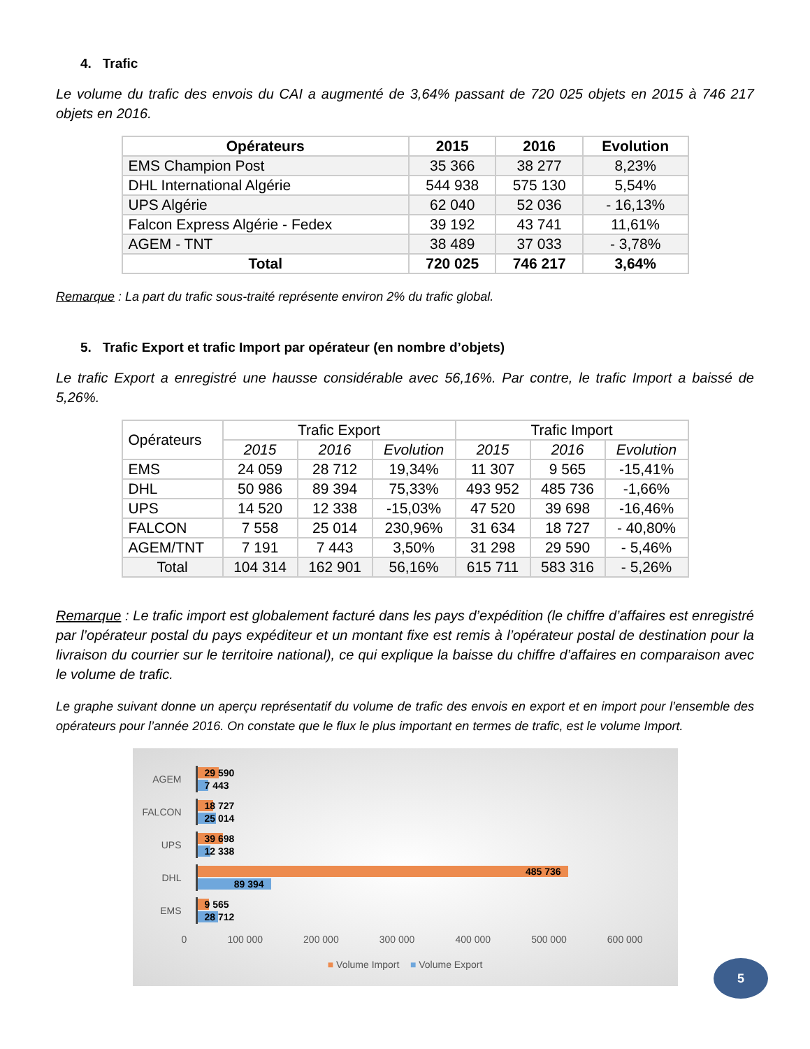4. Trafic
Le volume du trafic des envois du CAI a augmenté de 3,64% passant de 720 025 objets en 2015 à 746 217 objets en 2016.
| Opérateurs | 2015 | 2016 | Evolution |
| --- | --- | --- | --- |
| EMS Champion Post | 35 366 | 38 277 | 8,23% |
| DHL International Algérie | 544 938 | 575 130 | 5,54% |
| UPS Algérie | 62 040 | 52 036 | - 16,13% |
| Falcon Express Algérie - Fedex | 39 192 | 43 741 | 11,61% |
| AGEM - TNT | 38 489 | 37 033 | - 3,78% |
| Total | 720 025 | 746 217 | 3,64% |
Remarque : La part du trafic sous-traité représente environ 2% du trafic global.
5. Trafic Export et trafic Import par opérateur (en nombre d’objets)
Le trafic Export a enregistré une hausse considérable avec 56,16%. Par contre, le trafic Import a baissé de 5,26%.
| Opérateurs | Trafic Export | | | Trafic Import | | |
| | 2015 | 2016 | Evolution | 2015 | 2016 | Evolution |
| EMS | 24 059 | 28 712 | 19,34% | 11 307 | 9 565 | -15,41% |
| DHL | 50 986 | 89 394 | 75,33% | 493 952 | 485 736 | -1,66% |
| UPS | 14 520 | 12 338 | -15,03% | 47 520 | 39 698 | -16,46% |
| FALCON | 7 558 | 25 014 | 230,96% | 31 634 | 18 727 | - 40,80% |
| AGEM/TNT | 7 191 | 7 443 | 3,50% | 31 298 | 29 590 | - 5,46% |
| Total | 104 314 | 162 901 | 56,16% | 615 711 | 583 316 | - 5,26% |
Remarque : Le trafic import est globalement facturé dans les pays d’expédition (le chiffre d’affaires est enregistré par l’opérateur postal du pays expéditeur et un montant fixe est remis à l’opérateur postal de destination pour la livraison du courrier sur le territoire national), ce qui explique la baisse du chiffre d’affaires en comparaison avec le volume de trafic.
Le graphe suivant donne un aperçu représentatif du volume de trafic des envois en export et en import pour l’ensemble des opérateurs pour l’année 2016. On constate que le flux le plus important en termes de trafic, est le volume Import.
AGEM
29 590
7 443
FALCON
18 727
25 014
UPS
39 698
12 338
DHL
485 736
89 394
EMS
9 565
28 712
0 100 000 200 000 300 000 400 000 500 000 600 000
■ Volume Import ■ Volume Export
5